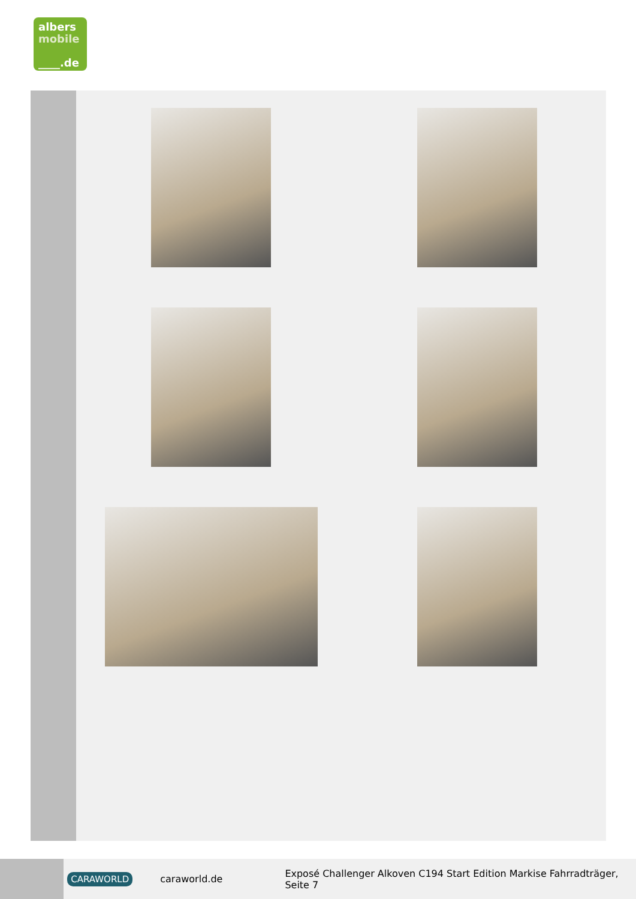albers
mobile
____.de
CARAWORLD caraworld.de Exposé Challenger Alkoven C194 Start Edition Markise Fahrradträger, Seite 7